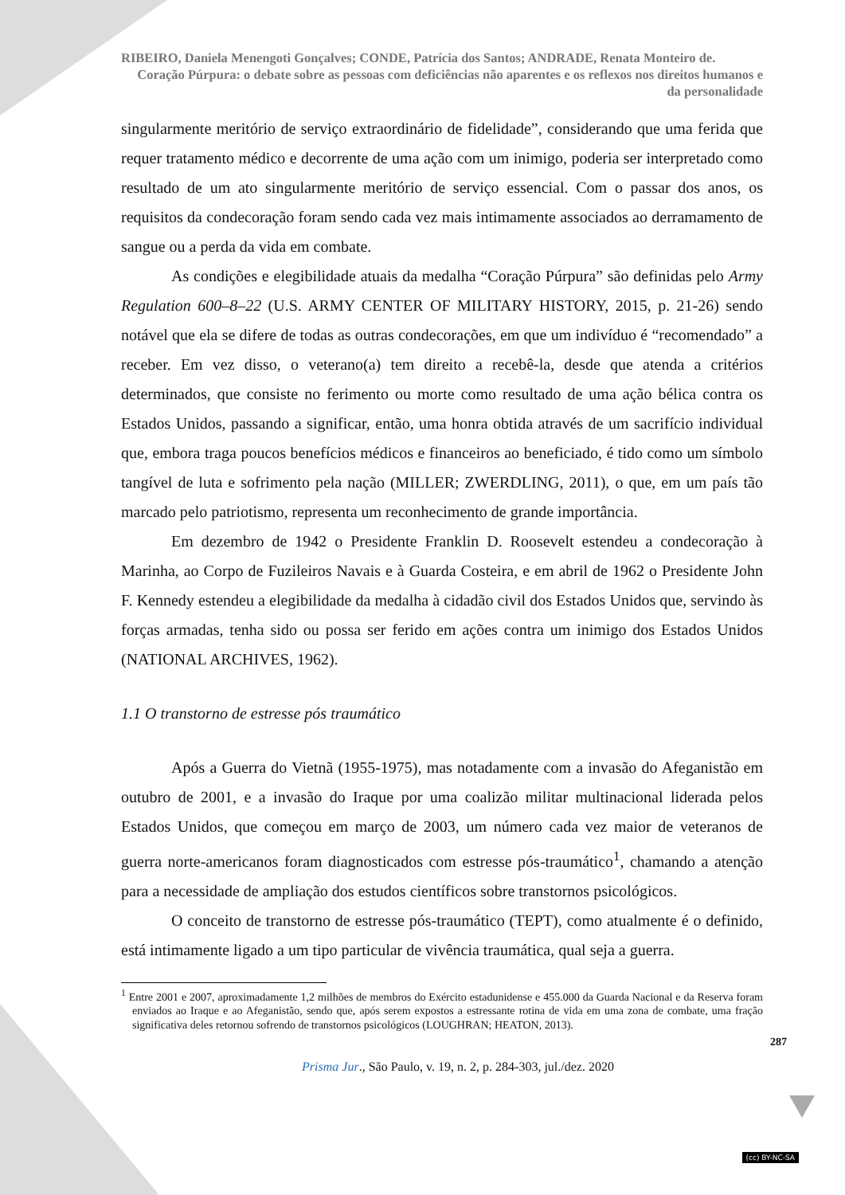RIBEIRO, Daniela Menengoti Gonçalves; CONDE, Patrícia dos Santos; ANDRADE, Renata Monteiro de.
Coração Púrpura: o debate sobre as pessoas com deficiências não aparentes e os reflexos nos direitos humanos e da personalidade
singularmente meritório de serviço extraordinário de fidelidade”, considerando que uma ferida que requer tratamento médico e decorrente de uma ação com um inimigo, poderia ser interpretado como resultado de um ato singularmente meritório de serviço essencial. Com o passar dos anos, os requisitos da condecoração foram sendo cada vez mais intimamente associados ao derramamento de sangue ou a perda da vida em combate.
As condições e elegibilidade atuais da medalha “Coração Púrpura” são definidas pelo Army Regulation 600–8–22 (U.S. ARMY CENTER OF MILITARY HISTORY, 2015, p. 21-26) sendo notável que ela se difere de todas as outras condecorações, em que um indivíduo é “recomendado” a receber. Em vez disso, o veterano(a) tem direito a recebê-la, desde que atenda a critérios determinados, que consiste no ferimento ou morte como resultado de uma ação bélica contra os Estados Unidos, passando a significar, então, uma honra obtida através de um sacrifício individual que, embora traga poucos benefícios médicos e financeiros ao beneficiado, é tido como um símbolo tangível de luta e sofrimento pela nação (MILLER; ZWERDLING, 2011), o que, em um país tão marcado pelo patriotismo, representa um reconhecimento de grande importância.
Em dezembro de 1942 o Presidente Franklin D. Roosevelt estendeu a condecoração à Marinha, ao Corpo de Fuzileiros Navais e à Guarda Costeira, e em abril de 1962 o Presidente John F. Kennedy estendeu a elegibilidade da medalha à cidadão civil dos Estados Unidos que, servindo às forças armadas, tenha sido ou possa ser ferido em ações contra um inimigo dos Estados Unidos (NATIONAL ARCHIVES, 1962).
1.1 O transtorno de estresse pós traumático
Após a Guerra do Vietnã (1955-1975), mas notadamente com a invasão do Afeganistão em outubro de 2001, e a invasão do Iraque por uma coalizão militar multinacional liderada pelos Estados Unidos, que começou em março de 2003, um número cada vez maior de veteranos de guerra norte-americanos foram diagnosticados com estresse pós-traumático<sup>1</sup>, chamando a atenção para a necessidade de ampliação dos estudos científicos sobre transtornos psicológicos.
O conceito de transtorno de estresse pós-traumático (TEPT), como atualmente é o definido, está intimamente ligado a um tipo particular de vivência traumática, qual seja a guerra.
<sup>1</sup> Entre 2001 e 2007, aproximadamente 1,2 milhões de membros do Exército estadunidense e 455.000 da Guarda Nacional e da Reserva foram enviados ao Iraque e ao Afeganistão, sendo que, após serem expostos a estressante rotina de vida em uma zona de combate, uma fração significativa deles retornou sofrendo de transtornos psicológicos (LOUGHRAN; HEATON, 2013).
287
Prisma Jur., São Paulo, v. 19, n. 2, p. 284-303, jul./dez. 2020
(cc) BY-NC-SA